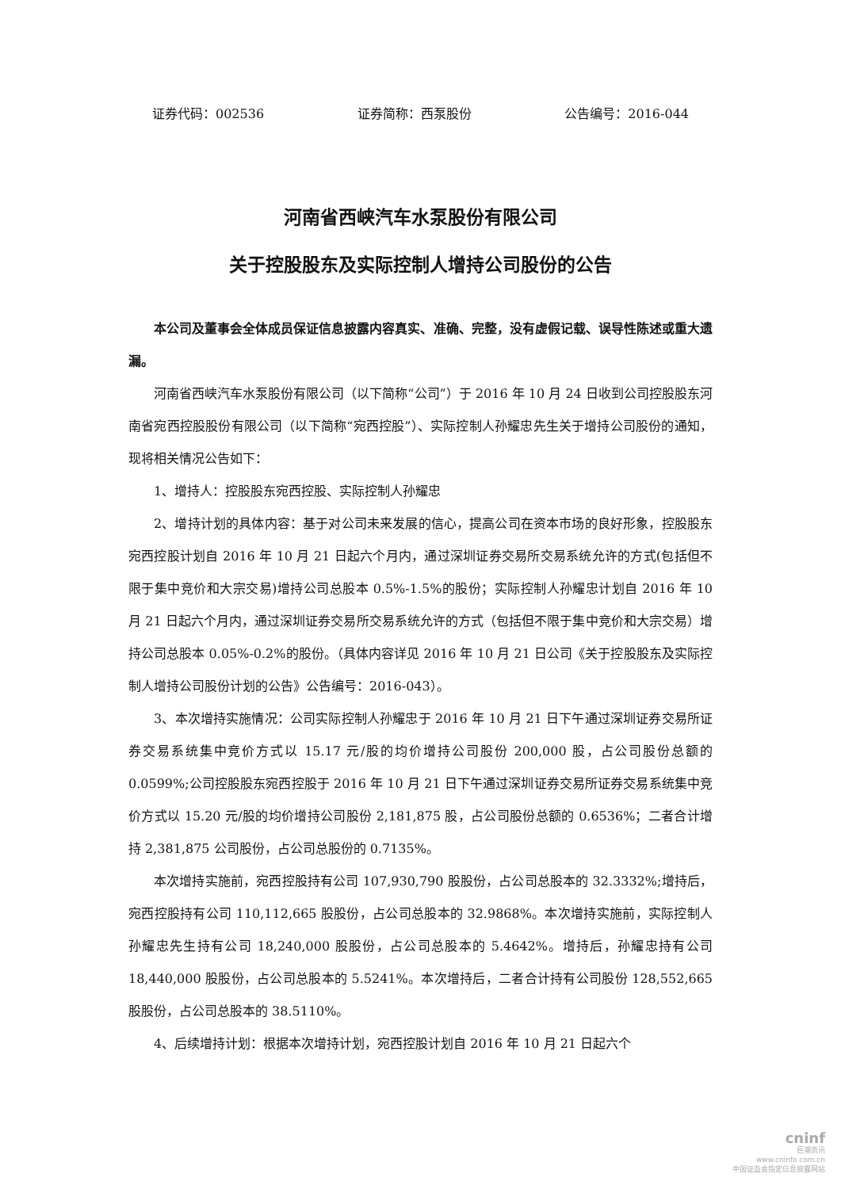证券代码：002536 证券简称：西泵股份 公告编号：2016-044
河南省西峡汽车水泵股份有限公司
关于控股股东及实际控制人增持公司股份的公告
本公司及董事会全体成员保证信息披露内容真实、准确、完整，没有虚假记载、误导性陈述或重大遗漏。
河南省西峡汽车水泵股份有限公司（以下简称“公司”）于 2016 年 10 月 24 日收到公司控股股东河南省宛西控股股份有限公司（以下简称“宛西控股”）、实际控制人孙耀忠先生关于增持公司股份的通知，现将相关情况公告如下：
1、增持人：控股股东宛西控股、实际控制人孙耀忠
2、增持计划的具体内容：基于对公司未来发展的信心，提高公司在资本市场的良好形象，控股股东宛西控股计划自 2016 年 10 月 21 日起六个月内，通过深圳证券交易所交易系统允许的方式(包括但不限于集中竞价和大宗交易)增持公司总股本 0.5%-1.5%的股份；实际控制人孙耀忠计划自 2016 年 10 月 21 日起六个月内，通过深圳证券交易所交易系统允许的方式（包括但不限于集中竞价和大宗交易）增持公司总股本 0.05%-0.2%的股份。（具体内容详见 2016 年 10 月 21 日公司《关于控股股东及实际控制人增持公司股份计划的公告》公告编号：2016-043）。
3、本次增持实施情况：公司实际控制人孙耀忠于 2016 年 10 月 21 日下午通过深圳证券交易所证券交易系统集中竞价方式以 15.17 元/股的均价增持公司股份 200,000 股，占公司股份总额的 0.0599%;公司控股股东宛西控股于 2016 年 10 月 21 日下午通过深圳证券交易所证券交易系统集中竞价方式以 15.20 元/股的均价增持公司股份 2,181,875 股，占公司股份总额的 0.6536%；二者合计增持 2,381,875 公司股份，占公司总股份的 0.7135%。
本次增持实施前，宛西控股持有公司 107,930,790 股股份，占公司总股本的 32.3332%;增持后，宛西控股持有公司 110,112,665 股股份，占公司总股本的 32.9868%。本次增持实施前，实际控制人孙耀忠先生持有公司 18,240,000 股股份，占公司总股本的 5.4642%。增持后，孙耀忠持有公司 18,440,000 股股份，占公司总股本的 5.5241%。本次增持后，二者合计持有公司股份 128,552,665 股股份，占公司总股本的 38.5110%。
4、后续增持计划：根据本次增持计划，宛西控股计划自 2016 年 10 月 21 日起六个
cninf
巨潮资讯
www.cninfo.com.cn
中国证监会指定信息披露网站